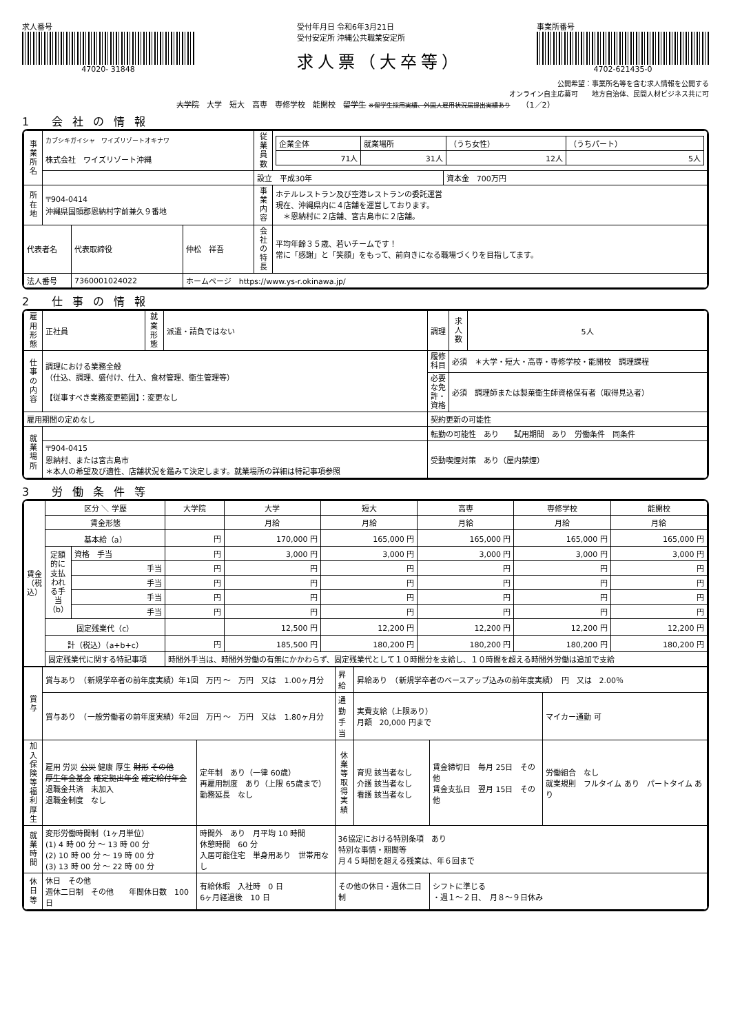求人番号
47020- 31848
受付年月日 令和6年3月21日
受付安定所 沖縄公共職業安定所
求人票（大卒等）
事業所番号
4702-621435-0
公開希望：事業所名等を含む求人情報を公開する
オンライン自主応募可　　地方自治体、民間人材ビジネス共に可
大学院　大学　短大　高専　専修学校　能開校　留学生 ※留学生採用実績、外国人雇用状況届提出実績あり　　（1／2）
1 会社の情報
| 事業所名 | カブシキガイシャ ワイズリゾートオキナワ 株式会社 ワイズリゾート沖縄 | | | 従業員数 | / 企業全体 / 就業場所 / （うち女性） / （うちパート） / / 71人 / 31人 / 12人 / 5人 / | |
| | | | | 設立 平成30年 | | 資本金 700万円 |
| 所在地 | 〒904-0414 沖縄県国頭郡恩納村字前兼久９番地 | | | 事業内容 | ホテルレストラン及び空港レストランの委託運営 現在、沖縄県内に４店舗を運営しております。 ＊恩納村に２店舗、宮古島市に２店舗。 | |
| | | | | 会社の特長 | 平均年齢３５歳、若いチームです！ 常に「感謝」と「笑顔」をもって、前向きになる職場づくりを目指してます。 | |
| 代表者名 | | 代表取締役 | 仲松 祥吾 | | | |
| 法人番号 | | 7360001024022 | ホームページ https://www.ys-r.okinawa.jp/ | | | |
2 仕事の情報
| 雇用形態 | 正社員 | 就業形態 | 派遣・請負ではない | 調理 | | 求人数 | 5人 |
| 仕事の内容 | 調理における業務全般 （仕込、調理、盛付け、仕入、食材管理、衛生管理等） 【従事すべき業務変更範囲】：変更なし | | | 履修科目 | 必須 ＊大学・短大・高専・専修学校・能開校 調理課程 | | |
| | | | | 必要な免許・資格 | 必須 調理師または製菓衛生師資格保有者（取得見込者） | | |
| 雇用期間の定めなし | | | | 契約更新の可能性 | | | |
| 就業場所 | | | | 転勤の可能性 あり 試用期間 あり 労働条件 同条件 | | | |
| | 〒904-0415 恩納村、または宮古島市 ＊本人の希望及び適性、店舗状況を鑑みて決定します。就業場所の詳細は特記事項参照 | | | 受動喫煙対策 あり（屋内禁煙） | | | |
3 労働条件等
| 賃金（税込） | 区分 ＼ 学歴 | | 大学院 | 大学 | 短大 | 高専 | 専修学校 | 能開校 |
| | 賃金形態 | | | 月給 | 月給 | 月給 | 月給 | 月給 |
| | 基本給（a） | | 円 | 170,000 円 | 165,000 円 | 165,000 円 | 165,000 円 | 165,000 円 |
| | 定額的に支払われる手当（b） | 資格 手当 | 円 | 3,000 円 | 3,000 円 | 3,000 円 | 3,000 円 | 3,000 円 |
| | | 手当 | 円 | 円 | 円 | 円 | 円 | 円 |
| | | 手当 | 円 | 円 | 円 | 円 | 円 | 円 |
| | | 手当 | 円 | 円 | 円 | 円 | 円 | 円 |
| | | 手当 | 円 | 円 | 円 | 円 | 円 | 円 |
| | 固定残業代（c） | | | 12,500 円 | 12,200 円 | 12,200 円 | 12,200 円 | 12,200 円 |
| | 計（税込）（a+b+c） | | 円 | 185,500 円 | 180,200 円 | 180,200 円 | 180,200 円 | 180,200 円 |
| | 固定残業代に関する特記事項 | | 時間外手当は、時間外労働の有無にかかわらず、固定残業代として１０時間分を支給し、１０時間を超える時間外労働は追加で支給 | | | | | |
| 賞与 | 賞与あり （新規学卒者の前年度実績）年1回 万円 ～ 万円 又は 1.00ヶ月分 | | 昇給 | 昇給あり （新規学卒者のベースアップ込みの前年度実績） 円 又は 2.00％ | | |
| | 賞与あり （一般労働者の前年度実績）年2回 万円 ～ 万円 又は 1.80ヶ月分 | | 通勤手当 | 実費支給（上限あり） 月額 20,000 円まで | | マイカー通勤 可 |
| 加入保険等 福利厚生 | 雇用 労災 公災 健康 厚生 財形 その他 厚生年金基金 確定拠出年金 確定給付年金 退職金共済 未加入 退職金制度 なし | 定年制 あり（一律 60歳） 再雇用制度 あり（上限 65歳まで） 勤務延長 なし | 休業等取得実績 | 育児 該当者なし 介護 該当者なし 看護 該当者なし | 賃金締切日 毎月 25日 その他 賃金支払日 翌月 15日 その他 | 労働組合 なし 就業規則 フルタイム あり パートタイム あり |
| 就業時間 | 変形労働時間制（1ヶ月単位） (1) 4 時 00 分 ～ 13 時 00 分 (2) 10 時 00 分 ～ 19 時 00 分 (3) 13 時 00 分 ～ 22 時 00 分 | 時間外 あり 月平均 10 時間 休憩時間 60 分 入居可能住宅 単身用あり 世帯用なし | 36協定における特別条項 あり 特別な事情・期間等 月４５時間を超える残業は、年６回まで | | | |
| 休日等 | 休日 その他 週休二日制 その他 年間休日数 100 日 | 有給休暇 入社時 0 日 6ヶ月経過後 10 日 | その他の休日・週休二日制 | | シフトに準じる ・週１～２日、 月８～９日休み | |